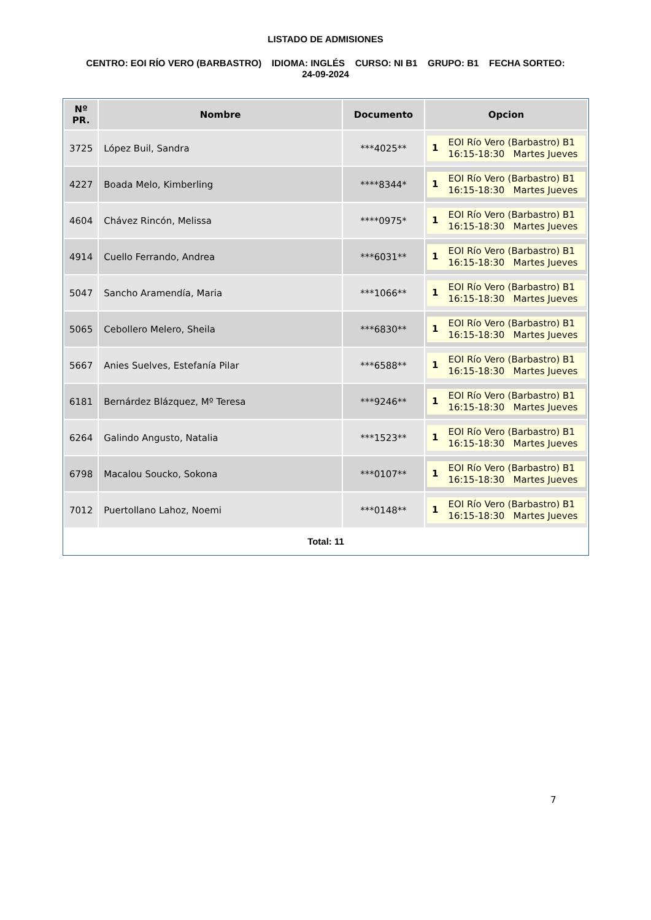LISTADO DE ADMISIONES
CENTRO: EOI RÍO VERO (BARBASTRO) IDIOMA: INGLÉS CURSO: NI B1 GRUPO: B1 FECHA SORTEO: 24-09-2024
| Nº PR. | Nombre | Documento | Opcion |
| --- | --- | --- | --- |
| 3725 | López Buil, Sandra | ***4025** | 1 EOI Río Vero (Barbastro) B1 16:15-18:30 Martes Jueves |
| 4227 | Boada Melo, Kimberling | ****8344* | 1 EOI Río Vero (Barbastro) B1 16:15-18:30 Martes Jueves |
| 4604 | Chávez Rincón, Melissa | ****0975* | 1 EOI Río Vero (Barbastro) B1 16:15-18:30 Martes Jueves |
| 4914 | Cuello Ferrando, Andrea | ***6031** | 1 EOI Río Vero (Barbastro) B1 16:15-18:30 Martes Jueves |
| 5047 | Sancho Aramendía, Maria | ***1066** | 1 EOI Río Vero (Barbastro) B1 16:15-18:30 Martes Jueves |
| 5065 | Cebollero Melero, Sheila | ***6830** | 1 EOI Río Vero (Barbastro) B1 16:15-18:30 Martes Jueves |
| 5667 | Anies Suelves, Estefanía Pilar | ***6588** | 1 EOI Río Vero (Barbastro) B1 16:15-18:30 Martes Jueves |
| 6181 | Bernárdez Blázquez, Mº Teresa | ***9246** | 1 EOI Río Vero (Barbastro) B1 16:15-18:30 Martes Jueves |
| 6264 | Galindo Angusto, Natalia | ***1523** | 1 EOI Río Vero (Barbastro) B1 16:15-18:30 Martes Jueves |
| 6798 | Macalou Soucko, Sokona | ***0107** | 1 EOI Río Vero (Barbastro) B1 16:15-18:30 Martes Jueves |
| 7012 | Puertollano Lahoz, Noemi | ***0148** | 1 EOI Río Vero (Barbastro) B1 16:15-18:30 Martes Jueves |
Total: 11
7